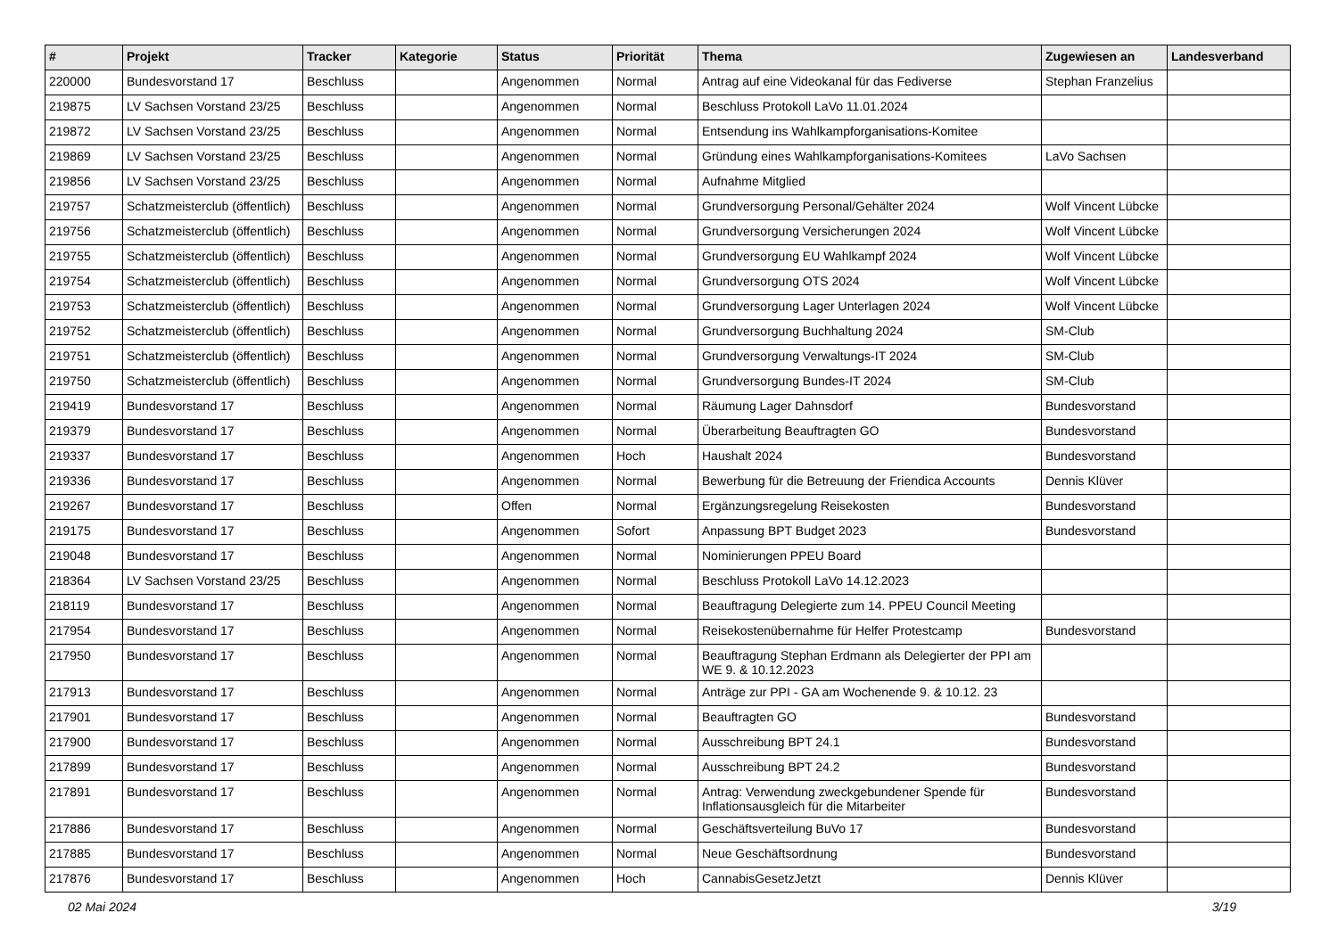| # | Projekt | Tracker | Kategorie | Status | Priorität | Thema | Zugewiesen an | Landesverband |
| --- | --- | --- | --- | --- | --- | --- | --- | --- |
| 220000 | Bundesvorstand 17 | Beschluss | | Angenommen | Normal | Antrag auf eine Videokanal für das Fediverse | Stephan Franzelius | |
| 219875 | LV Sachsen Vorstand 23/25 | Beschluss | | Angenommen | Normal | Beschluss Protokoll LaVo 11.01.2024 | | |
| 219872 | LV Sachsen Vorstand 23/25 | Beschluss | | Angenommen | Normal | Entsendung ins Wahlkampforganisations-Komitee | | |
| 219869 | LV Sachsen Vorstand 23/25 | Beschluss | | Angenommen | Normal | Gründung eines Wahlkampforganisations-Komitees | LaVo Sachsen | |
| 219856 | LV Sachsen Vorstand 23/25 | Beschluss | | Angenommen | Normal | Aufnahme Mitglied | | |
| 219757 | Schatzmeisterclub (öffentlich) | Beschluss | | Angenommen | Normal | Grundversorgung Personal/Gehälter 2024 | Wolf Vincent Lübcke | |
| 219756 | Schatzmeisterclub (öffentlich) | Beschluss | | Angenommen | Normal | Grundversorgung Versicherungen 2024 | Wolf Vincent Lübcke | |
| 219755 | Schatzmeisterclub (öffentlich) | Beschluss | | Angenommen | Normal | Grundversorgung EU Wahlkampf 2024 | Wolf Vincent Lübcke | |
| 219754 | Schatzmeisterclub (öffentlich) | Beschluss | | Angenommen | Normal | Grundversorgung OTS 2024 | Wolf Vincent Lübcke | |
| 219753 | Schatzmeisterclub (öffentlich) | Beschluss | | Angenommen | Normal | Grundversorgung Lager Unterlagen 2024 | Wolf Vincent Lübcke | |
| 219752 | Schatzmeisterclub (öffentlich) | Beschluss | | Angenommen | Normal | Grundversorgung Buchhaltung 2024 | SM-Club | |
| 219751 | Schatzmeisterclub (öffentlich) | Beschluss | | Angenommen | Normal | Grundversorgung Verwaltungs-IT 2024 | SM-Club | |
| 219750 | Schatzmeisterclub (öffentlich) | Beschluss | | Angenommen | Normal | Grundversorgung Bundes-IT 2024 | SM-Club | |
| 219419 | Bundesvorstand 17 | Beschluss | | Angenommen | Normal | Räumung Lager Dahnsdorf | Bundesvorstand | |
| 219379 | Bundesvorstand 17 | Beschluss | | Angenommen | Normal | Überarbeitung Beauftragten GO | Bundesvorstand | |
| 219337 | Bundesvorstand 17 | Beschluss | | Angenommen | Hoch | Haushalt 2024 | Bundesvorstand | |
| 219336 | Bundesvorstand 17 | Beschluss | | Angenommen | Normal | Bewerbung für die Betreuung der Friendica Accounts | Dennis Klüver | |
| 219267 | Bundesvorstand 17 | Beschluss | | Offen | Normal | Ergänzungsregelung Reisekosten | Bundesvorstand | |
| 219175 | Bundesvorstand 17 | Beschluss | | Angenommen | Sofort | Anpassung BPT Budget 2023 | Bundesvorstand | |
| 219048 | Bundesvorstand 17 | Beschluss | | Angenommen | Normal | Nominierungen PPEU Board | | |
| 218364 | LV Sachsen Vorstand 23/25 | Beschluss | | Angenommen | Normal | Beschluss Protokoll LaVo 14.12.2023 | | |
| 218119 | Bundesvorstand 17 | Beschluss | | Angenommen | Normal | Beauftragung Delegierte zum 14. PPEU Council Meeting | | |
| 217954 | Bundesvorstand 17 | Beschluss | | Angenommen | Normal | Reisekostenübernahme für Helfer Protestcamp | Bundesvorstand | |
| 217950 | Bundesvorstand 17 | Beschluss | | Angenommen | Normal | Beauftragung Stephan Erdmann als Delegierter der PPI am WE 9. & 10.12.2023 | | |
| 217913 | Bundesvorstand 17 | Beschluss | | Angenommen | Normal | Anträge zur PPI - GA am Wochenende 9. & 10.12. 23 | | |
| 217901 | Bundesvorstand 17 | Beschluss | | Angenommen | Normal | Beauftragten GO | Bundesvorstand | |
| 217900 | Bundesvorstand 17 | Beschluss | | Angenommen | Normal | Ausschreibung BPT 24.1 | Bundesvorstand | |
| 217899 | Bundesvorstand 17 | Beschluss | | Angenommen | Normal | Ausschreibung BPT 24.2 | Bundesvorstand | |
| 217891 | Bundesvorstand 17 | Beschluss | | Angenommen | Normal | Antrag: Verwendung zweckgebundener Spende für Inflationsausgleich für die Mitarbeiter | Bundesvorstand | |
| 217886 | Bundesvorstand 17 | Beschluss | | Angenommen | Normal | Geschäftsverteilung BuVo 17 | Bundesvorstand | |
| 217885 | Bundesvorstand 17 | Beschluss | | Angenommen | Normal | Neue Geschäftsordnung | Bundesvorstand | |
| 217876 | Bundesvorstand 17 | Beschluss | | Angenommen | Hoch | CannabisGesetzJetzt | Dennis Klüver | |
02 Mai 2024 3/19